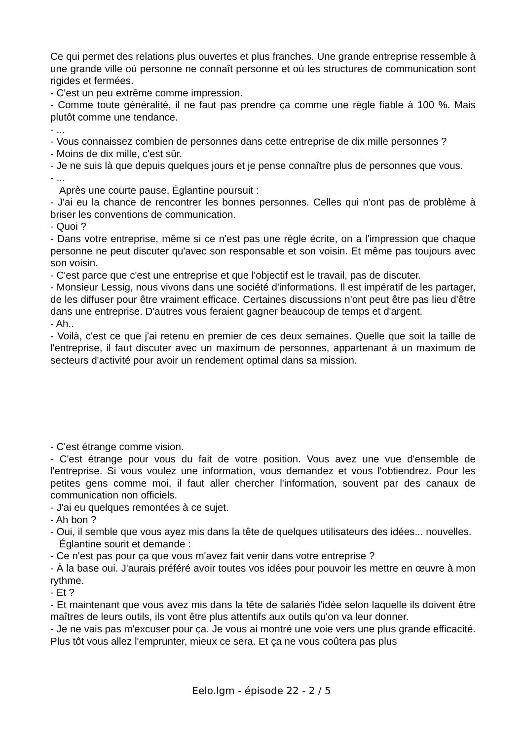Ce qui permet des relations plus ouvertes et plus franches. Une grande entreprise ressemble à une grande ville où personne ne connaît personne et où les structures de communication sont rigides et fermées.
- C'est un peu extrême comme impression.
- Comme toute généralité, il ne faut pas prendre ça comme une règle fiable à 100 %. Mais plutôt comme une tendance.
- ...
- Vous connaissez combien de personnes dans cette entreprise de dix mille personnes ?
- Moins de dix mille, c'est sûr.
- Je ne suis là que depuis quelques jours et je pense connaître plus de personnes que vous.
- ...
Après une courte pause, Églantine poursuit :
- J'ai eu la chance de rencontrer les bonnes personnes. Celles qui n'ont pas de problème à briser les conventions de communication.
- Quoi ?
- Dans votre entreprise, même si ce n'est pas une règle écrite, on a l'impression que chaque personne ne peut discuter qu'avec son responsable et son voisin. Et même pas toujours avec son voisin.
- C'est parce que c'est une entreprise et que l'objectif est le travail, pas de discuter.
- Monsieur Lessig, nous vivons dans une société d'informations. Il est impératif de les partager, de les diffuser pour être vraiment efficace. Certaines discussions n'ont peut être pas lieu d'être dans une entreprise. D'autres vous feraient gagner beaucoup de temps et d'argent.
- Ah..
- Voilà, c'est ce que j'ai retenu en premier de ces deux semaines. Quelle que soit la taille de l'entreprise, il faut discuter avec un maximum de personnes, appartenant à un maximum de secteurs d'activité pour avoir un rendement optimal dans sa mission.
- C'est étrange comme vision.
- C'est étrange pour vous du fait de votre position. Vous avez une vue d'ensemble de l'entreprise. Si vous voulez une information, vous demandez et vous l'obtiendrez. Pour les petites gens comme moi, il faut aller chercher l'information, souvent par des canaux de communication non officiels.
- J'ai eu quelques remontées à ce sujet.
- Ah bon ?
- Oui, il semble que vous ayez mis dans la tête de quelques utilisateurs des idées... nouvelles.
Églantine sourit et demande :
- Ce n'est pas pour ça que vous m'avez fait venir dans votre entreprise ?
- À la base oui. J'aurais préféré avoir toutes vos idées pour pouvoir les mettre en œuvre à mon rythme.
- Et ?
- Et maintenant que vous avez mis dans la tête de salariés l'idée selon laquelle ils doivent être maîtres de leurs outils, ils vont être plus attentifs aux outils qu'on va leur donner.
- Je ne vais pas m'excuser pour ça. Je vous ai montré une voie vers une plus grande efficacité. Plus tôt vous allez l'emprunter, mieux ce sera. Et ça ne vous coûtera pas plus
Eelo.lgm - épisode 22 - 2 / 5